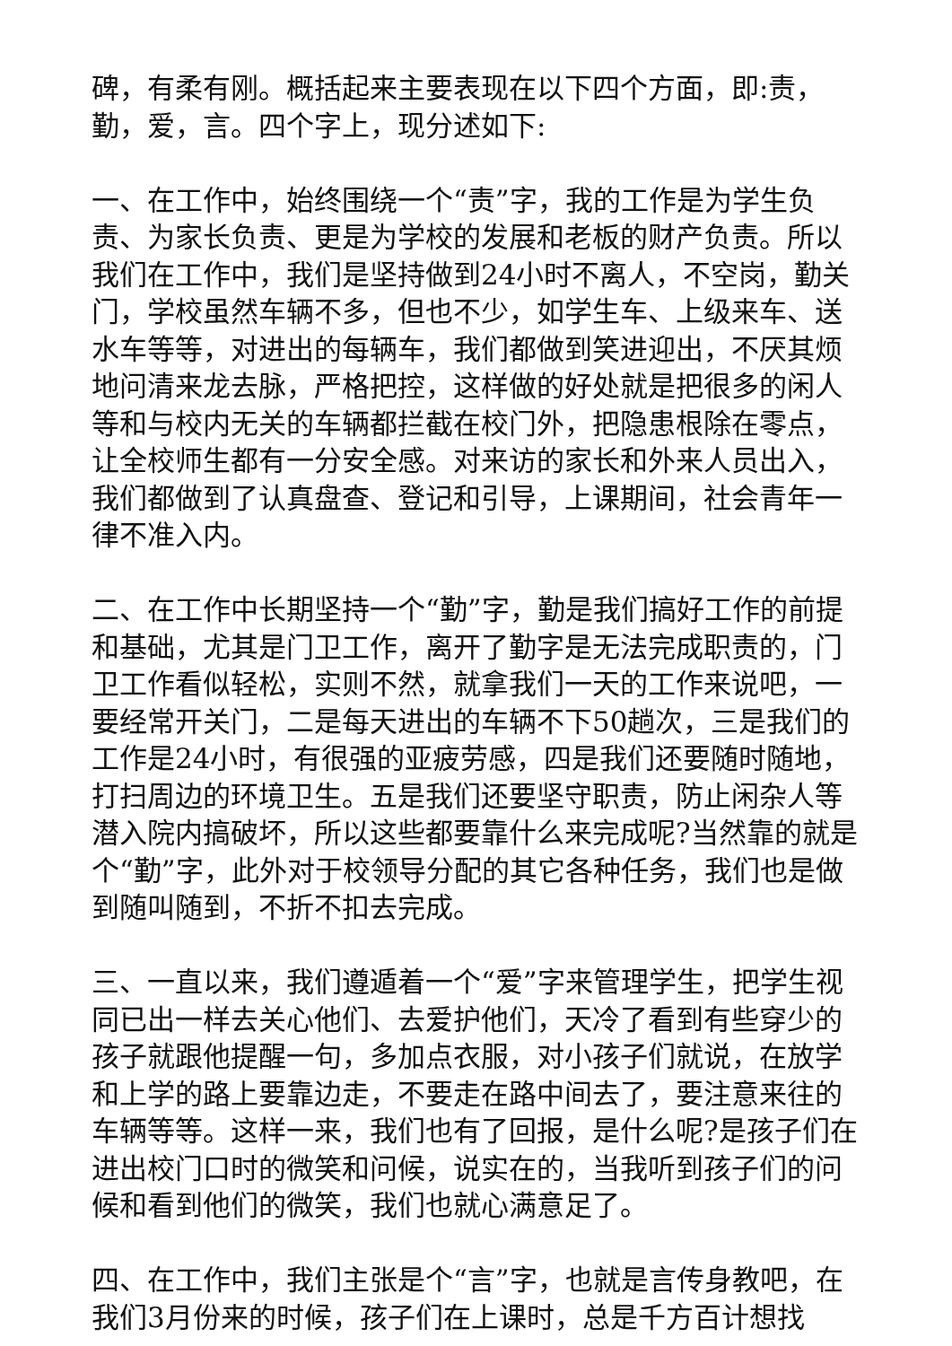碑，有柔有刚。概括起来主要表现在以下四个方面，即:责，勤，爱，言。四个字上，现分述如下:
一、在工作中，始终围绕一个“责”字，我的工作是为学生负责、为家长负责、更是为学校的发展和老板的财产负责。所以我们在工作中，我们是坚持做到24小时不离人，不空岗，勤关门，学校虽然车辆不多，但也不少，如学生车、上级来车、送水车等等，对进出的每辆车，我们都做到笑进迎出，不厌其烦地问清来龙去脉，严格把控，这样做的好处就是把很多的闲人等和与校内无关的车辆都拦截在校门外，把隐患根除在零点，让全校师生都有一分安全感。对来访的家长和外来人员出入，我们都做到了认真盘查、登记和引导，上课期间，社会青年一律不准入内。
二、在工作中长期坚持一个“勤”字，勤是我们搞好工作的前提和基础，尤其是门卫工作，离开了勤字是无法完成职责的，门卫工作看似轻松，实则不然，就拿我们一天的工作来说吧，一要经常开关门，二是每天进出的车辆不下50趟次，三是我们的工作是24小时，有很强的亚疲劳感，四是我们还要随时随地，打扫周边的环境卫生。五是我们还要坚守职责，防止闲杂人等潜入院内搞破坏，所以这些都要靠什么来完成呢?当然靠的就是个“勤”字，此外对于校领导分配的其它各种任务，我们也是做到随叫随到，不折不扣去完成。
三、一直以来，我们遵遁着一个“爱”字来管理学生，把学生视同已出一样去关心他们、去爱护他们，天冷了看到有些穿少的孩子就跟他提醒一句，多加点衣服，对小孩子们就说，在放学和上学的路上要靠边走，不要走在路中间去了，要注意来往的车辆等等。这样一来，我们也有了回报，是什么呢?是孩子们在进出校门口时的微笑和问候，说实在的，当我听到孩子们的问候和看到他们的微笑，我们也就心满意足了。
四、在工作中，我们主张是个“言”字，也就是言传身教吧，在我们3月份来的时候，孩子们在上课时，总是千方百计想找